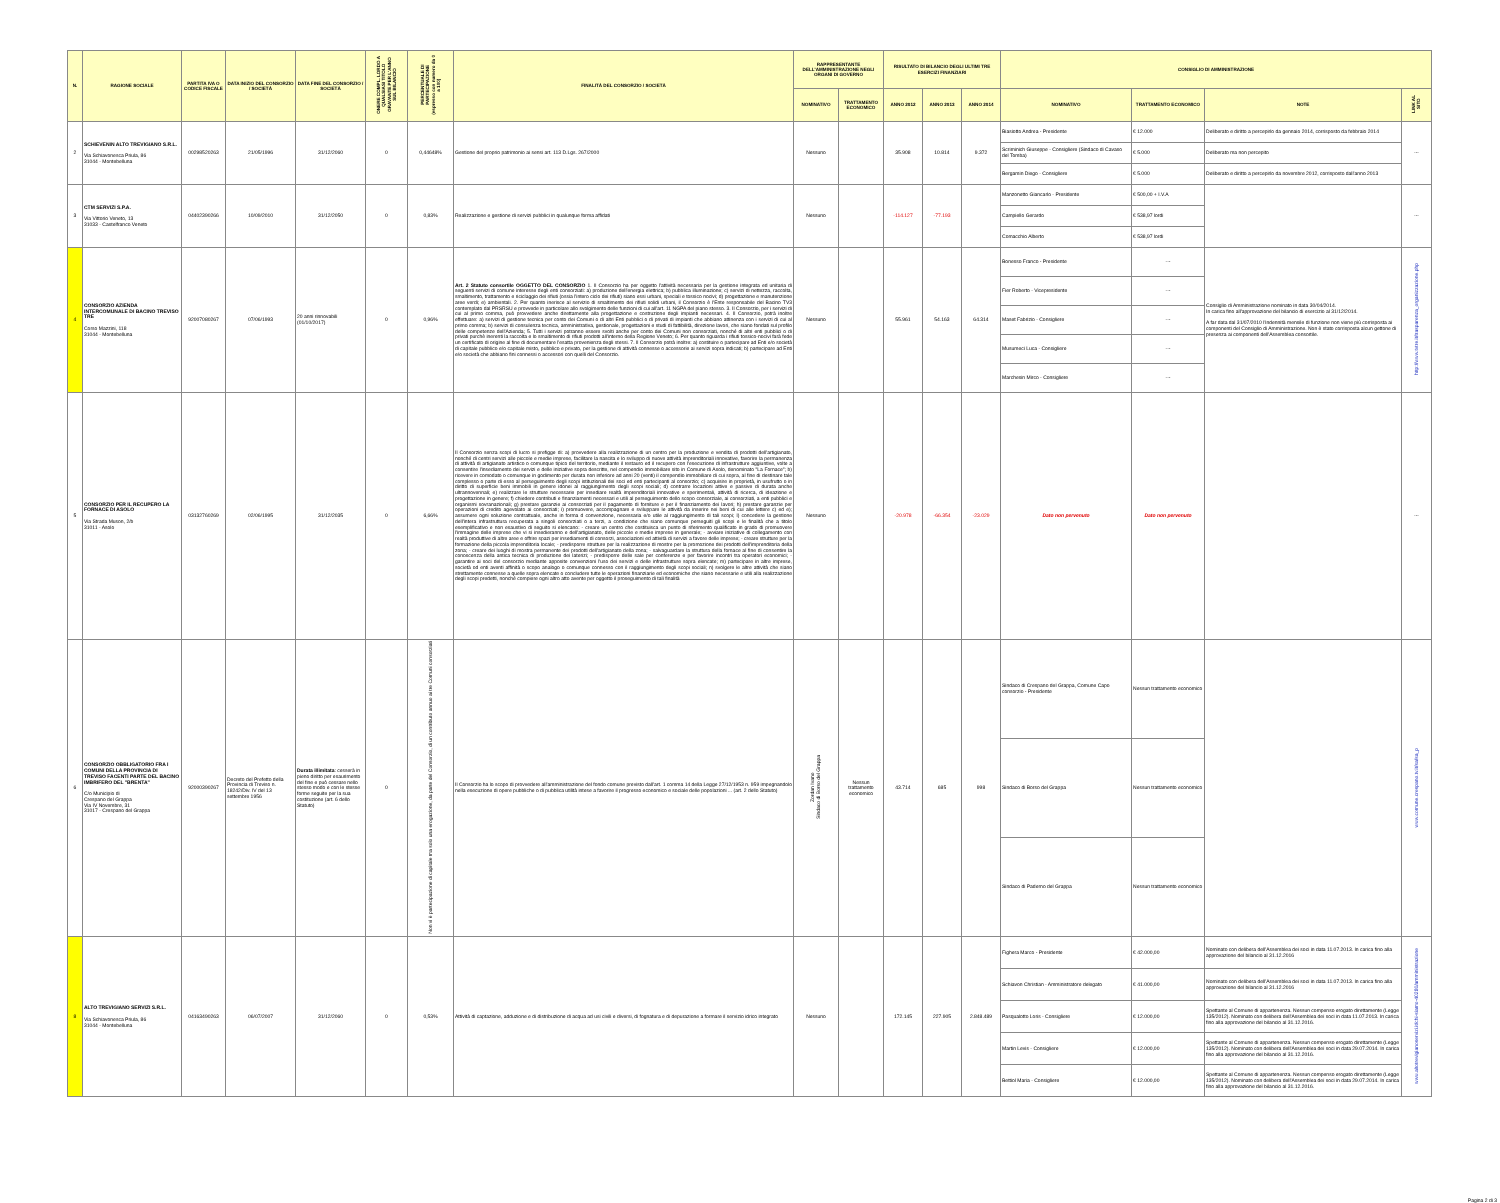| N. | RAGIONE SOCIALE | PARTITA IVA O CODICE FISCALE | DATA INIZIO DEL CONSORZIO / SOCIETÀ | DATA FINE DEL CONSORZIO / SOCIETÀ | ONERE COMPL. LORDO A QUALSIASI TITOLO GRAVANTE PER L'ANNO SUL BILANCIO | PERCENTUALE DI PARTECIPAZIONE (espresso con numero da 0 a 100) | FINALITÀ DEL CONSORZIO / SOCIETÀ | RAPPRESENTANTE DELL'AMMINISTRAZIONE NEGLI ORGANI DI GOVERNO | | RISULTATO DI BILANCIO DEGLI ULTIMI TRE ESERCIZI FINANZIARI | | | CONSIGLIO DI AMMINISTRAZIONE | | | |
| --- | --- | --- | --- | --- | --- | --- | --- | --- | --- | --- | --- | --- | --- | --- | --- | --- |
| | | | | | | | | NOMINATIVO | TRATTAMENTO ECONOMICO | ANNO 2012 | ANNO 2013 | ANNO 2014 | NOMINATIVO | TRATTAMENTO ECONOMICO | NOTE | LINK AL SITO |
| 2 | SCHIEVENIN ALTO TREVIGIANO S.R.L. Via Schiavonesca Priula, 86 31044 - Montebelluna | 00298520263 | 21/05/1996 | 31/12/2060 | 0 | 0,44648% | Gestione del proprio patrimonio ai sensi art. 113 D.Lgs. 267/2000 | Nessuno | | 35.908 | 10.814 | 9.372 | Biasiotto Andrea - Presidente | € 12.000 | Deliberato e diritto a percepirlo da gennaio 2014, corrisposto da febbraio 2014 | --- |
| | | | | | | | | | | | | | Scriminich Giuseppe - Consigliere (Sindaco di Cavaso del Tomba) | € 5.000 | Deliberato ma non percepito | |
| | | | | | | | | | | | | | Bergamin Diego - Consigliere | € 5.000 | Deliberato e diritto a percepirlo da novembre 2012, corrisposto dall'anno 2013 | |
| 3 | CTM SERVIZI S.P.A. Via Vittorio Veneto, 13 31033 - Castelfranco Veneto | 04402390266 | 10/09/2010 | 31/12/2050 | 0 | 0,83% | Realizzazione e gestione di servizi pubblici in qualunque forma affidati | Nessuno | | -114.127 | -77.193 | | Manzonetto Giancarlo - Presidente | € 500,00 + I.V.A | | --- |
| | | | | | | | | | | | | | Campiello Gerardo | € 538,97 lordi | | |
| | | | | | | | | | | | | | Comacchio Alberto | € 538,97 lordi | | |
| 4 | CONSORZIO AZIENDA INTERCOMUNALE DI BACINO TREVISO TRE Corso Mazzini, 118 31044 - Montebelluna | 92007080267 | 07/06/1993 | 20 anni rinnovabili (01/10/2017) | 0 | 0,96% | Art. 2 Statuto consortile OGGETTO DEL CONSORZIO 1. Il Consorzio ha per oggetto l'attività necessaria per la gestione integrata ed unitaria di seguenti servizi di comune interesse degli enti consorziati: a) produzione dell'energia elettrica; b) pubblica illuminazione; c) servizi di nettezza, raccolta, smaltimento, trattamento e riciclaggio dei rifiuti (ossia l'intero ciclo dei rifiuti) siano essi urbani, speciali e tossico nocivi; d) progettazione e manutenzione aree verdi; e) ambientali. 2. Per quanto inerisce al servizio di smaltimento dei rifiuti solidi urbani, il Consorzio è l'Ente responsabile del Bacino TV3 contemplato dal PRSRSU e provvede in particolare allo svolgimento delle funzioni di cui all'art. 11 NGPA del piano stesso. 3. Il Consorzio, per i servizi di cui al primo comma, può provvedere anche direttamente alla progettazione e costruzione degli impianti necessari. 4. Il Consorzio, potrà inoltre effettuare: a) servizi di gestione tecnica per conto dei Comuni o di altri Enti pubblici o di privati di impianti che abbiano attinenza con i servizi di cui al primo comma; b) servizi di consulenza tecnica, amministrativa, gestionale, progettazioni e studi di fattibilità, direzione lavori, che siano fondati sul profilo delle competenze dell'Azienda; 5. Tutti i servizi potranno essere svolti anche per conto dei Comuni non consorziati, nonché di altri enti pubblici o di privati purchè inerenti la raccolta e lo smaltimento di rifiuti prodotti all'interno della Regione Veneto; 6. Per quanto riguarda i rifiuti tossico-nocivi farà fede un certificato di origine al fine di documentare l'esatta provenienza degli stessi. 7. Il Consorzio potrà inoltre: a) costituire o partecipare ad Enti e/o società di capitale pubblico e/o capitale misto, pubblico e privato, per la gestione di attività connesse o accessorie ai servizi sopra indicati; b) partecipare ad Enti e/o società che abbiano fini connessi o accessori con quelli del Consorzio. | Nessuno | | 55.961 | 54.163 | 64.314 | Bonesso Franco - Presidente | --- | Consiglio di Amministrazione nominato in data 30/04/2014. In carica fino all'approvazione del bilancio di esercizio al 31/12/2014. A far data dal 31/07/2010 l'indennità mensile di funzione non viene più corrisposta ai componenti del Consiglio di Amministrazione. Non è stato corrisposta alcun gettone di presenza ai componenti dell'Assemblea consortile. | http://www.tvtre.it/trasparenza_organizzazione.php |
| | | | | | | | | | | | | | Fier Roberto - Vicepresidente | --- | | |
| | | | | | | | | | | | | | Maset Fabrizio - Consigliere | --- | | |
| | | | | | | | | | | | | | Musumeci Luca - Consigliere | --- | | |
| | | | | | | | | | | | | | Marchesin Mirco - Consigliere | --- | | |
| 5 | CONSORZIO PER IL RECUPERO LA FORNACE DI ASOLO Via Strada Muson, 2/b 31011 - Asolo | 03132760269 | 02/06/1995 | 31/12/2035 | 0 | 6,66% | Il Consorzio senza scopi di lucro si prefigge di: a) provvedere alla realizzazione di un centro per la produzione e vendita di prodotti dell'artigianato, nonché di centri servizi alle piccole e medie imprese, facilitare la nascita e lo sviluppo di nuove attività imprenditoriali innovative, favorire la permanenza di attività di artigianato artistico o comunque tipico del territorio, mediante il restauro ed il recupero con l'esecuzione di infrastrutture aggiuntive, volte a consentire l'insediamento dei servizi e delle iniziative sopra descritte, nel compendio immobiliare sito in Comune di Asolo, denominato "La Fornace"; b) ricevere in comodato o comunque in godimento per durata non inferiore ad anni 20 (venti) il compendio immobiliare di cui sopra, al fine di destinare tale complesso o parte di esso al perseguimento degli scopi istituzionali dei soci ed enti partecipanti al consorzio; c) acquisire in proprietà, in usufrutto o in diritto di superficie beni immobili in genere idonei al raggiungimento degli scopi sociali; d) contrarre locazioni attive e passive di durata anche ultrannovennali; e) realizzare le strutture necessarie per insediare realtà imprenditoriali innovative e sperimentali, attività di ricerca, di ideazione e progettazione in genere; f) chiedere contributi e finanziamenti necessari e utili al perseguimento dello scopo consorziale, ai consorziati, a enti pubblici e organismi sovranazionali; g) prestare garanzie ai consorziati per il pagamento di forniture e per il finanziamento dei lavori; h) prestare garanzie per operazioni di credito agevolato ai consorziati; i) promuovere, accompagnare e sviluppare le attività da inserire nei beni di cui alle lettere c) ed e); assumere ogni soluzione contrattuale, anche in forma d convenzione, necessaria e/o utile al raggiungimento di tali scopi; l) concedere la gestione dell'intera infrastruttura recuperata a singoli consorziati o a terzi, a condizione che siano comunque perseguiti gli scopi e le finalità che a titolo esemplificativo e non esaustivo di seguito si elencano: - creare un centro che costituisca un punto di riferimento qualificato in grado di promuovere l'immagine delle imprese che vi si insedieranno e dell'artigianato, delle piccole e medie imprese in generale; - avviare iniziative di collegamento con realtà produttive di altre aree e offrire spazi per insediamenti di consorzi, associazioni ed attività di servizi a favore delle imprese; - creare strutture per la formazione della piccola imprenditoria locale; - predisporre strutture per la realizzazione di mostre per la promozione dei prodotti dell'imprenditoria della zona; - creare dei luoghi di mostra permanente dei prodotti dell'artigianato della zona; - salvaguardare la struttura della fornace al fine di consentire la conoscenza della antica tecnica di produzione dei laterizi; - predisporre delle sale per conferenze e per favorire incontri tra operatori economici; - garantire ai soci del consorzio mediante apposite convenzioni l'uso dei servizi e delle infrastrutture sopra elencate; m) partecipare in altre imprese, società od enti aventi affinità o scopo analogo o comunque connesso con il raggiungimento degli scopi sociali; n) svolgere le altre attività che siano strettamente connesse a quelle sopra elencate o concludere tutte le operazioni finanziarie ed economiche che siano necessarie e utili alla realizzazione degli scopi predetti, nonché compiere ogni altro atto avente per oggetto il proseguimento di tali finalità | Nessuno | | -20.978 | -66.354 | -23.029 | Dato non pervenuto | Dato non pervenuto | | --- |
| 6 | CONSORZIO OBBLIGATORIO FRA I COMUNI DELLA PROVINCIA DI TREVISO FACENTI PARTE DEL BACINO IMBRIFERO DEL "BRENTA" C/o Municipio di Crespano del Grappa Via IV Novembre, 31 31017 - Crespano del Grappa | 92000390267 | Decreto del Prefetto della Provincia di Treviso n. 18242/Div. IV del 13 settembre 1956 | Durata illimitata : cesserà in pieno diritto per esaurimento del fine e può cessare nello stesso modo e con le stesse forme seguite per la sua costituzione (art. 6 dello Statuto) | 0 | Non vi è partecipazione di capitale ma solo una erogazione, da parte del Consorzio, di un contributo annuo ai tre Comuni consorziati | Il Consorzio ha lo scopo di provvedere all'amministrazione del fondo comune previsto dall'art. 1 comma 14 della Legge 27/12/1953 n. 959 impegnandolo nella esecuzione di opere pubbliche o di pubblica utilità intese a favorire il progresso economico e sociale delle popolazioni ... (art. 2 dello Statuto) | Zordan Ivano Sindaco di Borso del Grappa | Nessun trattamento economico | 43.714 | 685 | 998 | Sindaco di Crespano del Grappa, Comune Capo consorzio - Presidente | Nessun trattamento economico | | www.comune.crespano.tv.it/sa/sa_p |
| | | | | | | | | | | | | | Sindaco di Borso del Grappa | Nessun trattamento economico | | |
| | | | | | | | | | | | | | Sindaco di Paderno del Grappa | Nessun trattamento economico | | |
| 8 | ALTO TREVIGIANO SERVIZI S.R.L. Via Schiavonesca Priula, 86 31044 - Montebelluna | 04163490263 | 06/07/2007 | 31/12/2060 | 0 | 0,53% | Attività di captazione, adduzione e di distribuzione di acqua ad usi civili e diversi, di fognatura e di depurazione a formare il servizio idrico integrato | Nessuno | | 172.145 | 227.905 | 2.848.489 | Fighera Marco - Presidente | € 42.000,00 | Nominato con delibera dell'Assemblea dei soci in data 11.07.2013. In carica fino alla approvazione del bilancio al 31.12.2016 | www.altotrevigianoservizi.it/chi-siamo-40280/amministrazione |
| | | | | | | | | | | | | | Schiavon Christian - Amministratore delegato | € 41.000,00 | Nominato con delibera dell'Assemblea dei soci in data 11.07.2013. In carica fino alla approvazione del bilancio al 31.12.2016 | |
| | | | | | | | | | | | | | Pasqualotto Loris - Consigliere | € 12.000,00 | Spettante al Comune di appartenenza. Nessun compenso erogato direttamente (Legge 135/2012). Nominato con delibera dell'Assemblea dei soci in data 11.07.2013. In carica fino alla approvazione del bilancio al 31.12.2016. | |
| | | | | | | | | | | | | | Martin Levis - Consigliere | € 12.000,00 | Spettante al Comune di appartenenza. Nessun compenso erogato direttamente (Legge 135/2012). Nominato con delibera dell'Assemblea dei soci in data 29.07.2014. In carica fino alla approvazione del bilancio al 31.12.2016. | |
| | | | | | | | | | | | | | Bettiol Maria - Consigliere | € 12.000,00 | Spettante al Comune di appartenenza. Nessun compenso erogato direttamente (Legge 135/2012). Nominato con delibera dell'Assemblea dei soci in data 29.07.2014. In carica fino alla approvazione del bilancio al 31.12.2016. | |
Pagina 2 di 3